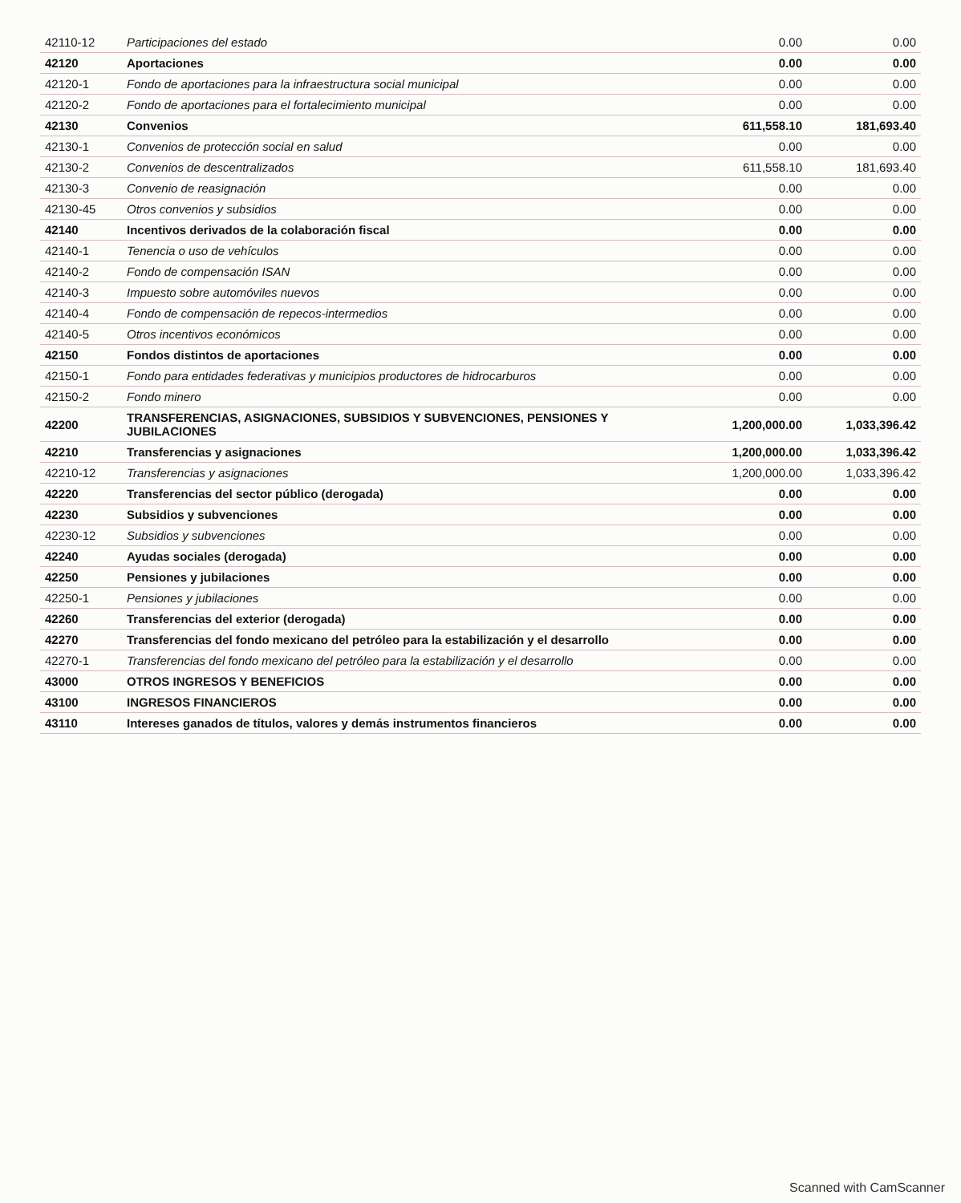| 42110-12 | Participaciones del estado | 0.00 | 0.00 |
| 42120 | Aportaciones | 0.00 | 0.00 |
| 42120-1 | Fondo de aportaciones para la infraestructura social municipal | 0.00 | 0.00 |
| 42120-2 | Fondo de aportaciones para el fortalecimiento municipal | 0.00 | 0.00 |
| 42130 | Convenios | 611,558.10 | 181,693.40 |
| 42130-1 | Convenios de protección social en salud | 0.00 | 0.00 |
| 42130-2 | Convenios de descentralizados | 611,558.10 | 181,693.40 |
| 42130-3 | Convenio de reasignación | 0.00 | 0.00 |
| 42130-45 | Otros convenios y subsidios | 0.00 | 0.00 |
| 42140 | Incentivos derivados de la colaboración fiscal | 0.00 | 0.00 |
| 42140-1 | Tenencia o uso de vehículos | 0.00 | 0.00 |
| 42140-2 | Fondo de compensación ISAN | 0.00 | 0.00 |
| 42140-3 | Impuesto sobre automóviles nuevos | 0.00 | 0.00 |
| 42140-4 | Fondo de compensación de repecos-intermedios | 0.00 | 0.00 |
| 42140-5 | Otros incentivos económicos | 0.00 | 0.00 |
| 42150 | Fondos distintos de aportaciones | 0.00 | 0.00 |
| 42150-1 | Fondo para entidades federativas y municipios productores de hidrocarburos | 0.00 | 0.00 |
| 42150-2 | Fondo minero | 0.00 | 0.00 |
| 42200 | TRANSFERENCIAS, ASIGNACIONES, SUBSIDIOS Y SUBVENCIONES, PENSIONES Y JUBILACIONES | 1,200,000.00 | 1,033,396.42 |
| 42210 | Transferencias y asignaciones | 1,200,000.00 | 1,033,396.42 |
| 42210-12 | Transferencias y asignaciones | 1,200,000.00 | 1,033,396.42 |
| 42220 | Transferencias del sector público (derogada) | 0.00 | 0.00 |
| 42230 | Subsidios y subvenciones | 0.00 | 0.00 |
| 42230-12 | Subsidios y subvenciones | 0.00 | 0.00 |
| 42240 | Ayudas sociales (derogada) | 0.00 | 0.00 |
| 42250 | Pensiones y jubilaciones | 0.00 | 0.00 |
| 42250-1 | Pensiones y jubilaciones | 0.00 | 0.00 |
| 42260 | Transferencias del exterior (derogada) | 0.00 | 0.00 |
| 42270 | Transferencias del fondo mexicano del petróleo para la estabilización y el desarrollo | 0.00 | 0.00 |
| 42270-1 | Transferencias del fondo mexicano del petróleo para la estabilización y el desarrollo | 0.00 | 0.00 |
| 43000 | OTROS INGRESOS Y BENEFICIOS | 0.00 | 0.00 |
| 43100 | INGRESOS FINANCIEROS | 0.00 | 0.00 |
| 43110 | Intereses ganados de títulos, valores y demás instrumentos financieros | 0.00 | 0.00 |
Scanned with CamScanner